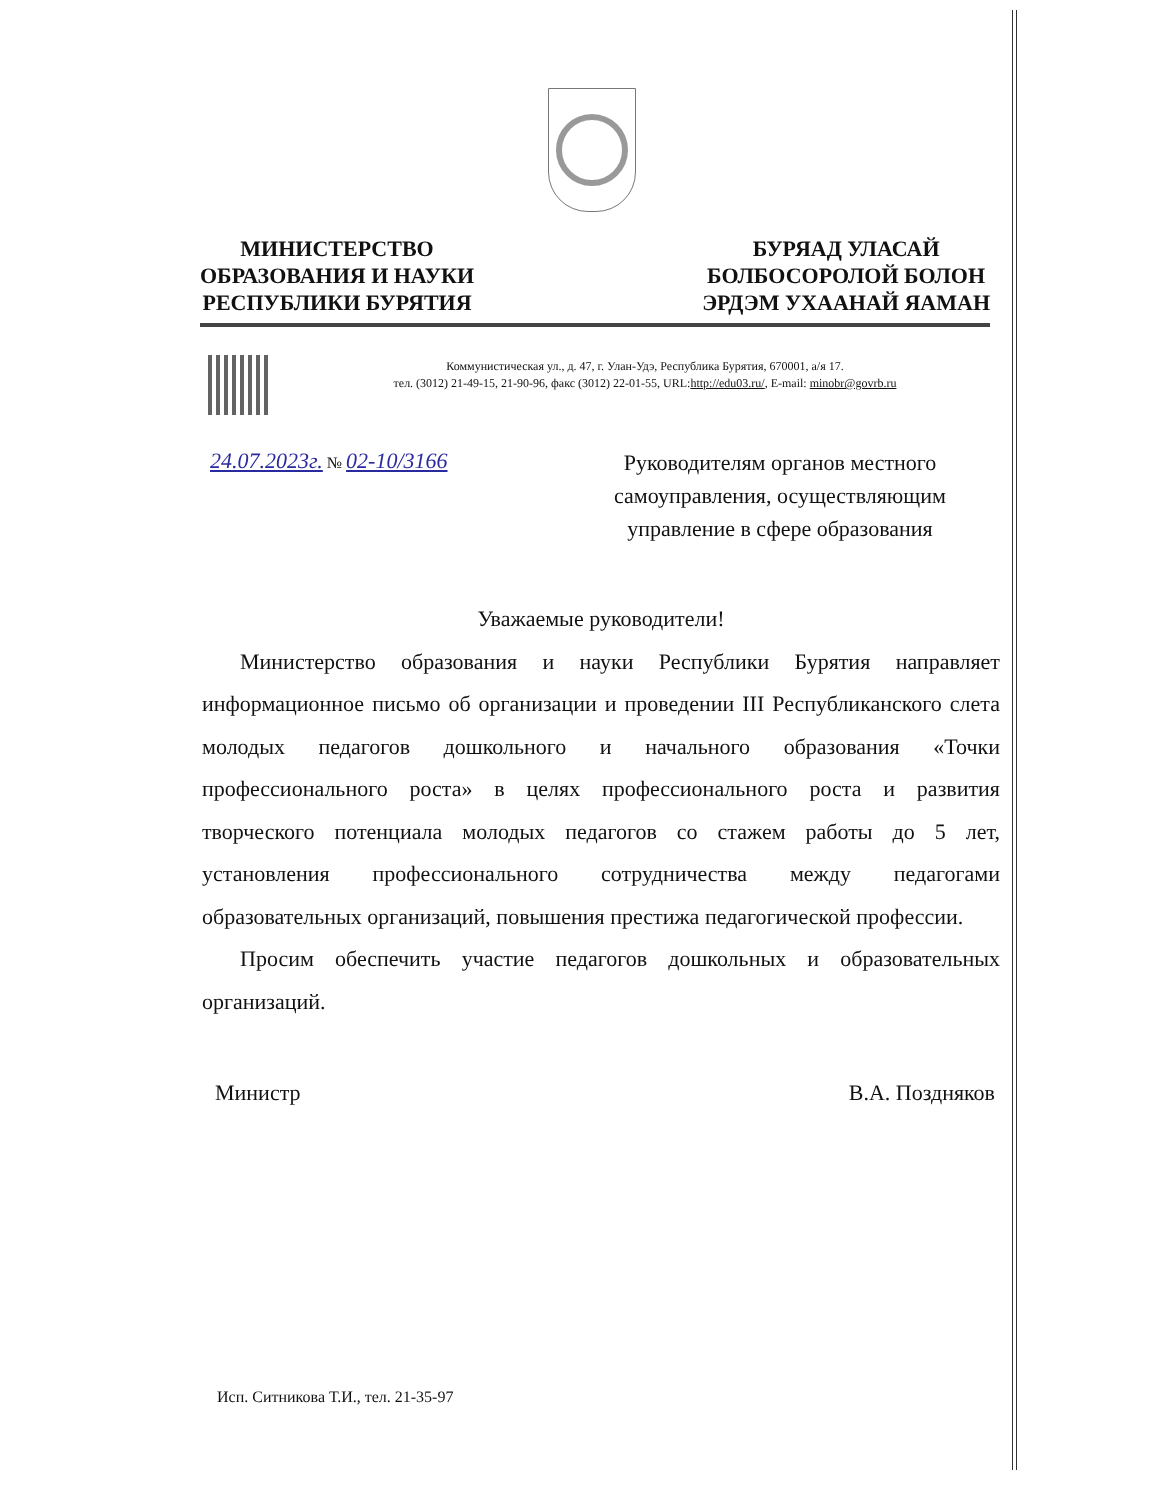МИНИСТЕРСТВО
ОБРАЗОВАНИЯ И НАУКИ
РЕСПУБЛИКИ БУРЯТИЯ
БУРЯАД УЛАСАЙ
БОЛБОСОРОЛОЙ БОЛОН
ЭРДЭМ УХААНАЙ ЯАМАН
Коммунистическая ул., д. 47, г. Улан-Удэ, Республика Бурятия, 670001, а/я 17.
тел. (3012) 21-49-15, 21-90-96, факс (3012) 22-01-55, URL:http://edu03.ru/, E-mail: minobr@govrb.ru
24.07.2023г. № 02-10/3166
Руководителям органов местного самоуправления, осуществляющим управление в сфере образования
Уважаемые руководители!
Министерство образования и науки Республики Бурятия направляет информационное письмо об организации и проведении III Республиканского слета молодых педагогов дошкольного и начального образования «Точки профессионального роста» в целях профессионального роста и развития творческого потенциала молодых педагогов со стажем работы до 5 лет, установления профессионального сотрудничества между педагогами образовательных организаций, повышения престижа педагогической профессии.
Просим обеспечить участие педагогов дошкольных и образовательных организаций.
Министр В.А. Поздняков
Исп. Ситникова Т.И., тел. 21-35-97